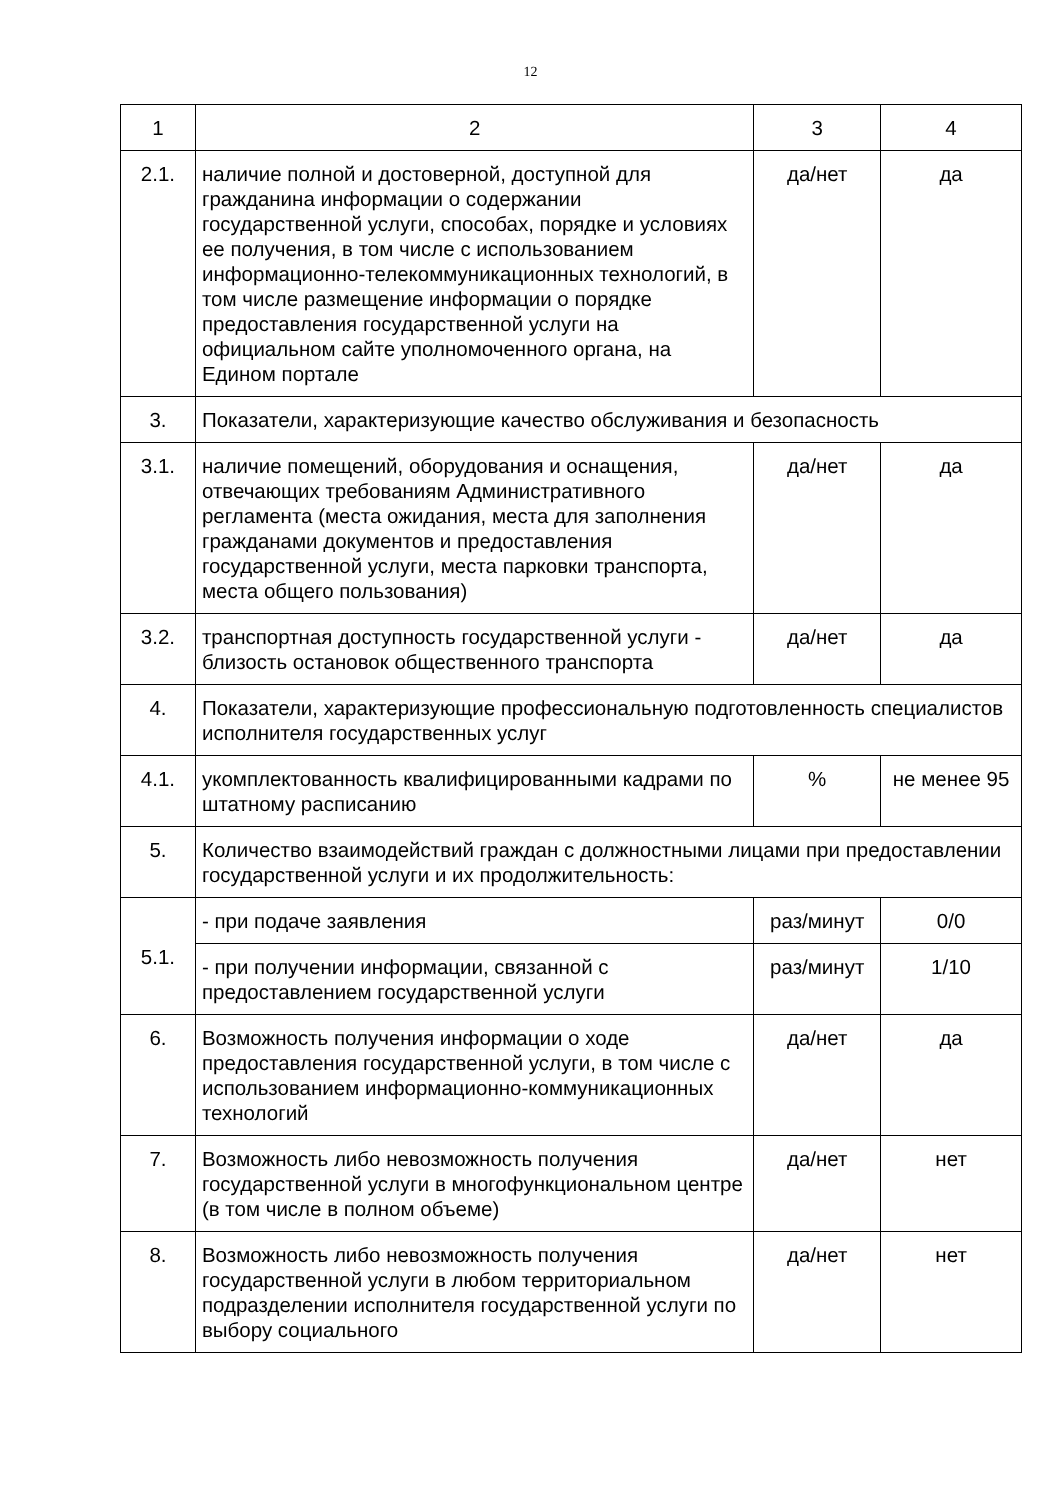12
| 1 | 2 | 3 | 4 |
| 2.1. | наличие полной и достоверной, доступной для гражданина информации о содержании государственной услуги, способах, порядке и условиях ее получения, в том числе с использованием информационно-телекоммуникационных технологий, в том числе размещение информации о порядке предоставления государственной услуги на официальном сайте уполномоченного органа, на Едином портале | да/нет | да |
| 3. | Показатели, характеризующие качество обслуживания и безопасность | | |
| 3.1. | наличие помещений, оборудования и оснащения, отвечающих требованиям Административного регламента (места ожидания, места для заполнения гражданами документов и предоставления государственной услуги, места парковки транспорта, места общего пользования) | да/нет | да |
| 3.2. | транспортная доступность государственной услуги - близость остановок общественного транспорта | да/нет | да |
| 4. | Показатели, характеризующие профессиональную подготовленность специалистов исполнителя государственных услуг | | |
| 4.1. | укомплектованность квалифицированными кадрами по штатному расписанию | % | не менее 95 |
| 5. | Количество взаимодействий граждан с должностными лицами при предоставлении государственной услуги и их продолжительность: | | |
| 5.1. | - при подаче заявления | раз/минут | 0/0 |
| | - при получении информации, связанной с предоставлением государственной услуги | раз/минут | 1/10 |
| 6. | Возможность получения информации о ходе предоставления государственной услуги, в том числе с использованием информационно-коммуникационных технологий | да/нет | да |
| 7. | Возможность либо невозможность получения государственной услуги в многофункциональном центре (в том числе в полном объеме) | да/нет | нет |
| 8. | Возможность либо невозможность получения государственной услуги в любом территориальном подразделении исполнителя государственной услуги по выбору социального | да/нет | нет |